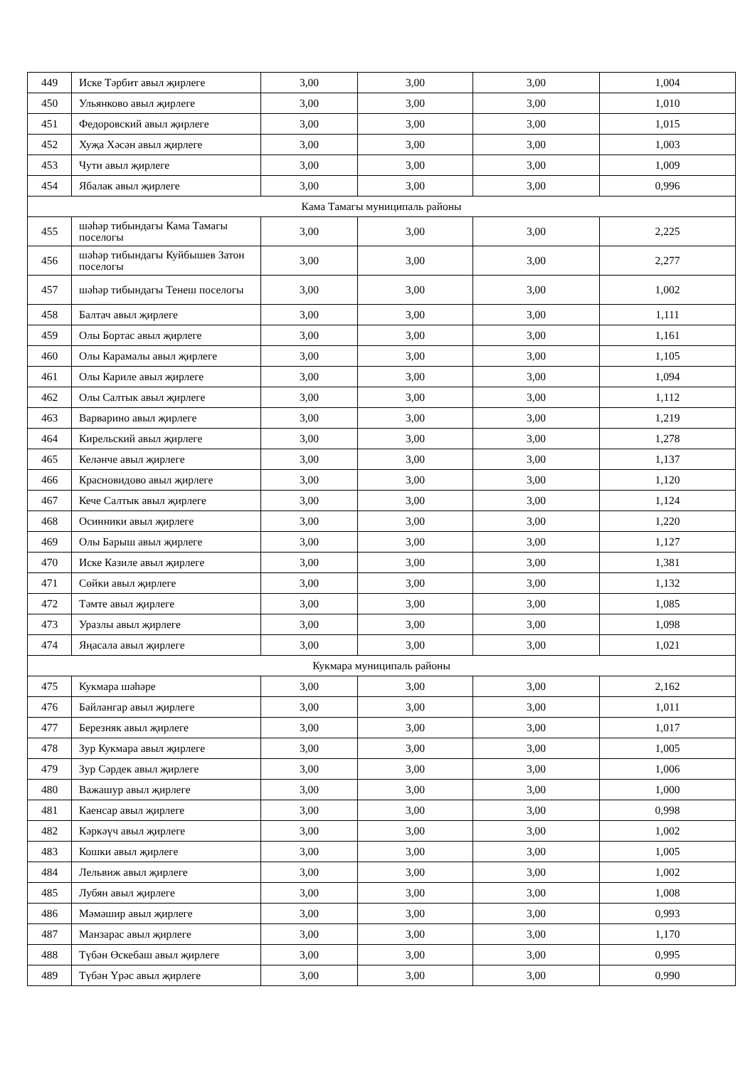| 449 | Иске Тәрбит авыл җирлеге | 3,00 | 3,00 | 3,00 | 1,004 |
| 450 | Ульянково авыл җирлеге | 3,00 | 3,00 | 3,00 | 1,010 |
| 451 | Федоровский авыл җирлеге | 3,00 | 3,00 | 3,00 | 1,015 |
| 452 | Хуҗа Хәсән авыл җирлеге | 3,00 | 3,00 | 3,00 | 1,003 |
| 453 | Чути авыл җирлеге | 3,00 | 3,00 | 3,00 | 1,009 |
| 454 | Ябалак авыл җирлеге | 3,00 | 3,00 | 3,00 | 0,996 |
| Кама Тамагы муниципаль районы | | | | | |
| 455 | шәһәр тибындагы Кама Тамагы поселогы | 3,00 | 3,00 | 3,00 | 2,225 |
| 456 | шәһәр тибындагы Куйбышев Затон поселогы | 3,00 | 3,00 | 3,00 | 2,277 |
| 457 | шәһәр тибындагы Тенеш поселогы | 3,00 | 3,00 | 3,00 | 1,002 |
| 458 | Балтач авыл җирлеге | 3,00 | 3,00 | 3,00 | 1,111 |
| 459 | Олы Бортас авыл җирлеге | 3,00 | 3,00 | 3,00 | 1,161 |
| 460 | Олы Карамалы авыл җирлеге | 3,00 | 3,00 | 3,00 | 1,105 |
| 461 | Олы Кариле авыл җирлеге | 3,00 | 3,00 | 3,00 | 1,094 |
| 462 | Олы Салтык авыл җирлеге | 3,00 | 3,00 | 3,00 | 1,112 |
| 463 | Варварино авыл җирлеге | 3,00 | 3,00 | 3,00 | 1,219 |
| 464 | Кирельский авыл җирлеге | 3,00 | 3,00 | 3,00 | 1,278 |
| 465 | Келәнче авыл җирлеге | 3,00 | 3,00 | 3,00 | 1,137 |
| 466 | Красновидово авыл җирлеге | 3,00 | 3,00 | 3,00 | 1,120 |
| 467 | Кече Салтык авыл җирлеге | 3,00 | 3,00 | 3,00 | 1,124 |
| 468 | Осинники авыл җирлеге | 3,00 | 3,00 | 3,00 | 1,220 |
| 469 | Олы Барыш авыл җирлеге | 3,00 | 3,00 | 3,00 | 1,127 |
| 470 | Иске Казиле авыл җирлеге | 3,00 | 3,00 | 3,00 | 1,381 |
| 471 | Сөйки авыл җирлеге | 3,00 | 3,00 | 3,00 | 1,132 |
| 472 | Тәмте авыл җирлеге | 3,00 | 3,00 | 3,00 | 1,085 |
| 473 | Уразлы авыл җирлеге | 3,00 | 3,00 | 3,00 | 1,098 |
| 474 | Яңасала авыл җирлеге | 3,00 | 3,00 | 3,00 | 1,021 |
| Кукмара муниципаль районы | | | | | |
| 475 | Кукмара шәһәре | 3,00 | 3,00 | 3,00 | 2,162 |
| 476 | Байлангар авыл җирлеге | 3,00 | 3,00 | 3,00 | 1,011 |
| 477 | Березняк авыл җирлеге | 3,00 | 3,00 | 3,00 | 1,017 |
| 478 | Зур Кукмара авыл җирлеге | 3,00 | 3,00 | 3,00 | 1,005 |
| 479 | Зур Сәрдек авыл җирлеге | 3,00 | 3,00 | 3,00 | 1,006 |
| 480 | Важашур авыл җирлеге | 3,00 | 3,00 | 3,00 | 1,000 |
| 481 | Каенсар авыл җирлеге | 3,00 | 3,00 | 3,00 | 0,998 |
| 482 | Кәркәүч авыл җирлеге | 3,00 | 3,00 | 3,00 | 1,002 |
| 483 | Кошки авыл җирлеге | 3,00 | 3,00 | 3,00 | 1,005 |
| 484 | Лельвиж авыл җирлеге | 3,00 | 3,00 | 3,00 | 1,002 |
| 485 | Лубян авыл җирлеге | 3,00 | 3,00 | 3,00 | 1,008 |
| 486 | Мәмәшир авыл җирлеге | 3,00 | 3,00 | 3,00 | 0,993 |
| 487 | Манзарас авыл җирлеге | 3,00 | 3,00 | 3,00 | 1,170 |
| 488 | Түбән Өскебаш авыл җирлеге | 3,00 | 3,00 | 3,00 | 0,995 |
| 489 | Түбән Үрәс авыл җирлеге | 3,00 | 3,00 | 3,00 | 0,990 |